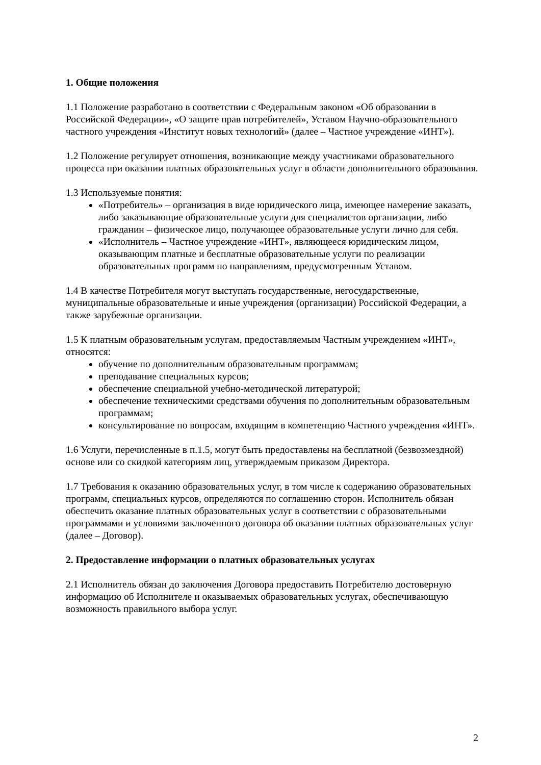1. Общие положения
1.1 Положение разработано в соответствии с Федеральным законом «Об образовании в Российской Федерации», «О защите прав потребителей», Уставом Научно-образовательного частного учреждения «Институт новых технологий» (далее – Частное учреждение «ИНТ»).
1.2 Положение регулирует отношения, возникающие между участниками образовательного процесса при оказании платных образовательных услуг в области дополнительного образования.
1.3 Используемые понятия:
«Потребитель» – организация в виде юридического лица, имеющее намерение заказать, либо заказывающие образовательные услуги для специалистов организации, либо гражданин – физическое лицо, получающее образовательные услуги лично для себя.
«Исполнитель – Частное учреждение «ИНТ», являющееся юридическим лицом, оказывающим платные и бесплатные образовательные услуги по реализации образовательных программ по направлениям, предусмотренным Уставом.
1.4 В качестве Потребителя могут выступать государственные, негосударственные, муниципальные образовательные и иные учреждения (организации) Российской Федерации, а также зарубежные организации.
1.5 К платным образовательным услугам, предоставляемым Частным учреждением «ИНТ», относятся:
обучение по дополнительным образовательным программам;
преподавание специальных курсов;
обеспечение специальной учебно-методической литературой;
обеспечение техническими средствами обучения по дополнительным образовательным программам;
консультирование по вопросам, входящим в компетенцию Частного учреждения «ИНТ».
1.6 Услуги, перечисленные в п.1.5, могут быть предоставлены на бесплатной (безвозмездной) основе или со скидкой категориям лиц, утверждаемым приказом Директора.
1.7 Требования к оказанию образовательных услуг, в том числе к содержанию образовательных программ, специальных курсов, определяются по соглашению сторон. Исполнитель обязан обеспечить оказание платных образовательных услуг в соответствии с образовательными программами и условиями заключенного договора об оказании платных образовательных услуг (далее – Договор).
2. Предоставление информации о платных образовательных услугах
2.1 Исполнитель обязан до заключения Договора предоставить Потребителю достоверную информацию об Исполнителе и оказываемых образовательных услугах, обеспечивающую возможность правильного выбора услуг.
2